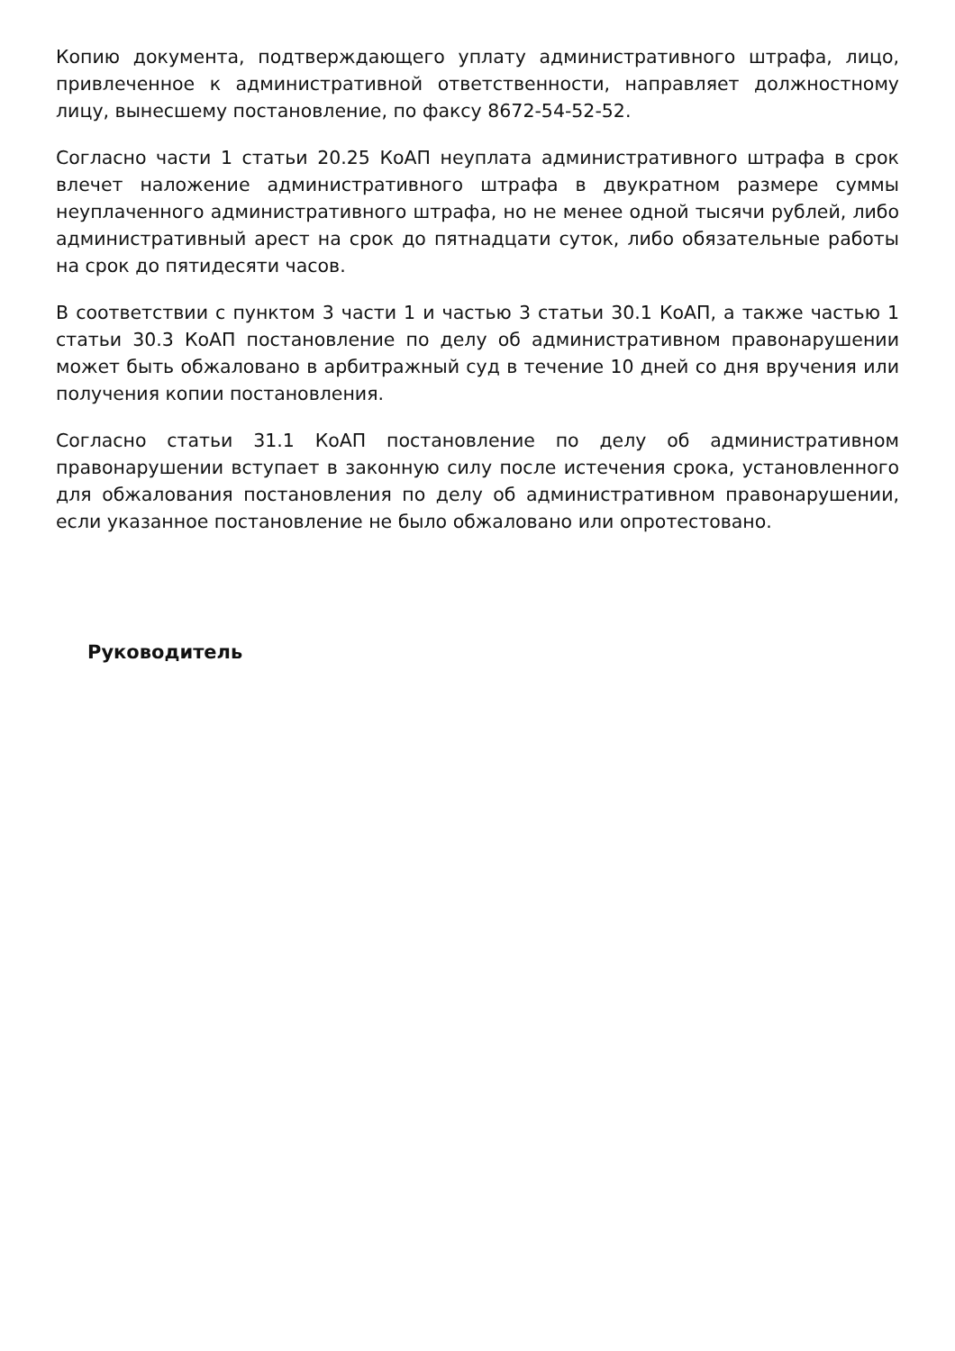Копию документа, подтверждающего уплату административного штрафа, лицо, привлеченное к административной ответственности, направляет должностному лицу, вынесшему постановление, по факсу 8672-54-52-52.
Согласно части 1 статьи 20.25 КоАП неуплата административного штрафа в срок влечет наложение административного штрафа в двукратном размере суммы неуплаченного административного штрафа, но не менее одной тысячи рублей, либо административный арест на срок до пятнадцати суток, либо обязательные работы на срок до пятидесяти часов.
В соответствии с пунктом 3 части 1 и частью 3 статьи 30.1 КоАП, а также частью 1 статьи 30.3 КоАП постановление по делу об административном правонарушении может быть обжаловано в арбитражный суд в течение 10 дней со дня вручения или получения копии постановления.
Согласно статьи 31.1 КоАП постановление по делу об административном правонарушении вступает в законную силу после истечения срока, установленного для обжалования постановления по делу об административном правонарушении, если указанное постановление не было обжаловано или опротестовано.
Руководитель